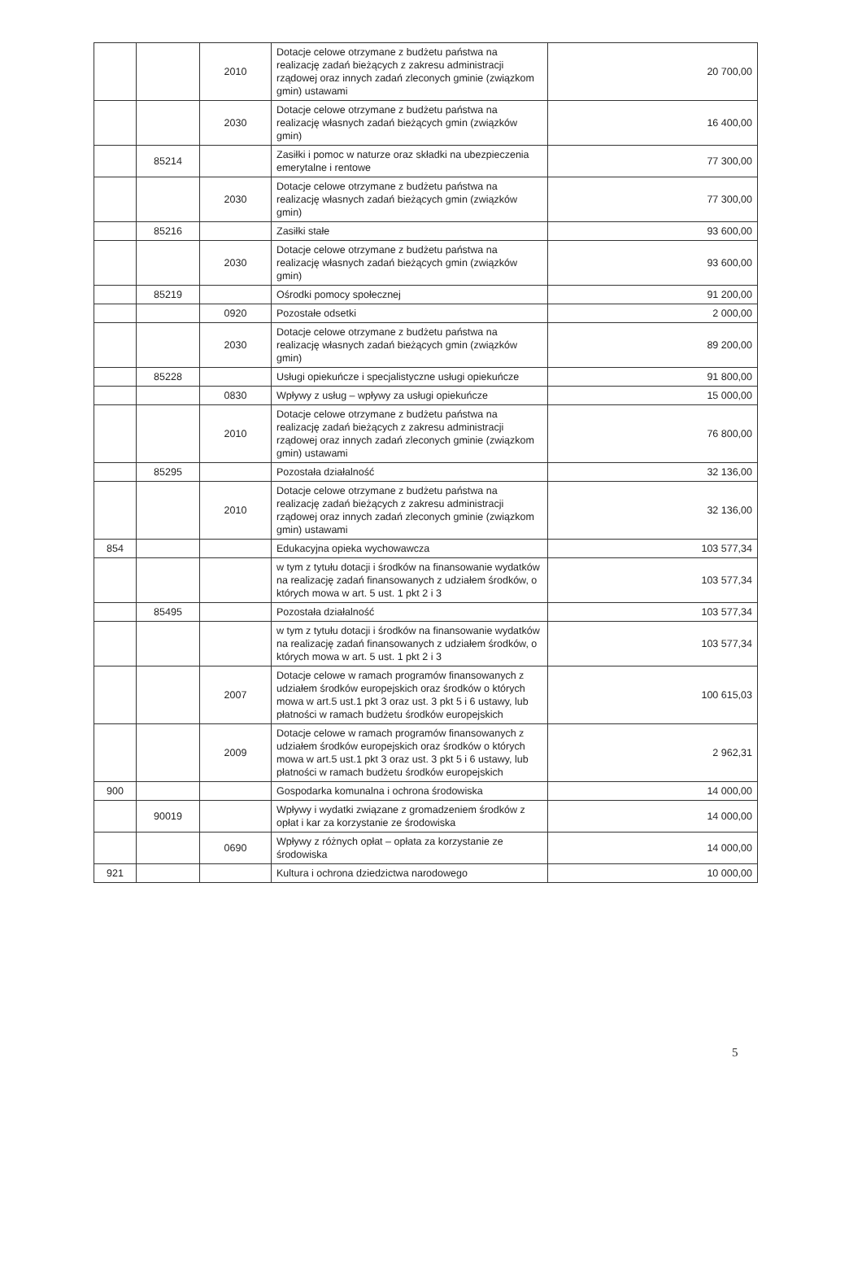| | | 2010 | Dotacje celowe otrzymane z budżetu państwa na realizację zadań bieżących z zakresu administracji rządowej oraz innych zadań zleconych gminie (związkom gmin) ustawami | 20 700,00 |
| | | 2030 | Dotacje celowe otrzymane z budżetu państwa na realizację własnych zadań bieżących gmin (związków gmin) | 16 400,00 |
| | 85214 | | Zasiłki i pomoc w naturze oraz składki na ubezpieczenia emerytalne i rentowe | 77 300,00 |
| | | 2030 | Dotacje celowe otrzymane z budżetu państwa na realizację własnych zadań bieżących gmin (związków gmin) | 77 300,00 |
| | 85216 | | Zasiłki stałe | 93 600,00 |
| | | 2030 | Dotacje celowe otrzymane z budżetu państwa na realizację własnych zadań bieżących gmin (związków gmin) | 93 600,00 |
| | 85219 | | Ośrodki pomocy społecznej | 91 200,00 |
| | | 0920 | Pozostałe odsetki | 2 000,00 |
| | | 2030 | Dotacje celowe otrzymane z budżetu państwa na realizację własnych zadań bieżących gmin (związków gmin) | 89 200,00 |
| | 85228 | | Usługi opiekuńcze i specjalistyczne usługi opiekuńcze | 91 800,00 |
| | | 0830 | Wpływy z usług – wpływy za usługi opiekuńcze | 15 000,00 |
| | | 2010 | Dotacje celowe otrzymane z budżetu państwa na realizację zadań bieżących z zakresu administracji rządowej oraz innych zadań zleconych gminie (związkom gmin) ustawami | 76 800,00 |
| | 85295 | | Pozostała działalność | 32 136,00 |
| | | 2010 | Dotacje celowe otrzymane z budżetu państwa na realizację zadań bieżących z zakresu administracji rządowej oraz innych zadań zleconych gminie (związkom gmin) ustawami | 32 136,00 |
| 854 | | | Edukacyjna opieka wychowawcza | 103 577,34 |
| | | | w tym z tytułu dotacji i środków na finansowanie wydatków na realizację zadań finansowanych z udziałem środków, o których mowa w art. 5 ust. 1 pkt 2 i 3 | 103 577,34 |
| | 85495 | | Pozostała działalność | 103 577,34 |
| | | | w tym z tytułu dotacji i środków na finansowanie wydatków na realizację zadań finansowanych z udziałem środków, o których mowa w art. 5 ust. 1 pkt 2 i 3 | 103 577,34 |
| | | 2007 | Dotacje celowe w ramach programów finansowanych z udziałem środków europejskich oraz środków o których mowa w art.5 ust.1 pkt 3 oraz ust. 3 pkt 5 i 6 ustawy, lub płatności w ramach budżetu środków europejskich | 100 615,03 |
| | | 2009 | Dotacje celowe w ramach programów finansowanych z udziałem środków europejskich oraz środków o których mowa w art.5 ust.1 pkt 3 oraz ust. 3 pkt 5 i 6 ustawy, lub płatności w ramach budżetu środków europejskich | 2 962,31 |
| 900 | | | Gospodarka komunalna i ochrona środowiska | 14 000,00 |
| | 90019 | | Wpływy i wydatki związane z gromadzeniem środków z opłat i kar za korzystanie ze środowiska | 14 000,00 |
| | | 0690 | Wpływy z różnych opłat – opłata za korzystanie ze środowiska | 14 000,00 |
| 921 | | | Kultura i ochrona dziedzictwa narodowego | 10 000,00 |
5